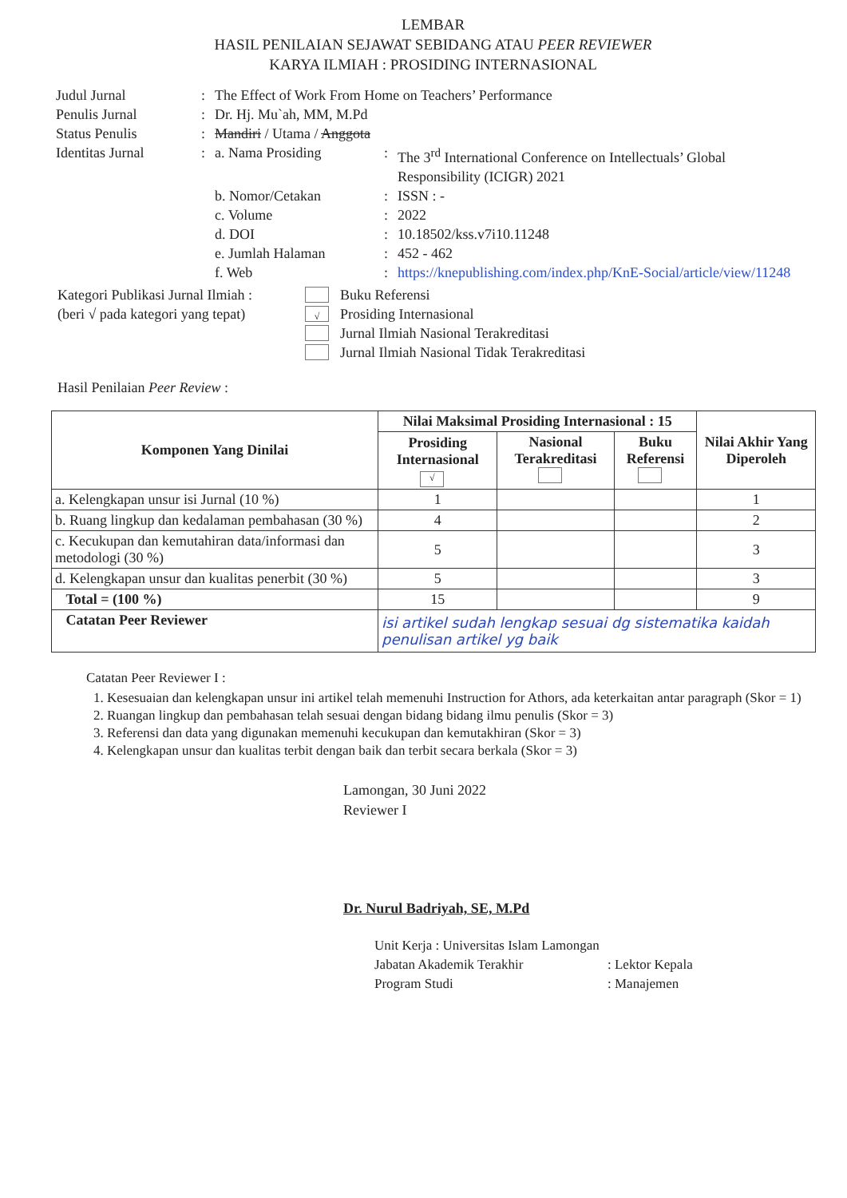LEMBAR
HASIL PENILAIAN SEJAWAT SEBIDANG ATAU PEER REVIEWER
KARYA ILMIAH : PROSIDING INTERNASIONAL
| Judul Jurnal | : | The Effect of Work From Home on Teachers’ Performance | | |
| Penulis Jurnal | : | Dr. Hj. Mu`ah, MM, M.Pd | | |
| Status Penulis | : | Mandiri / Utama / Anggota | | |
| Identitas Jurnal | : | a. Nama Prosiding | : | The 3<sup>rd</sup> International Conference on Intellectuals’ Global Responsibility (ICIGR) 2021 |
| | | b. Nomor/Cetakan | : | ISSN : - |
| | | c. Volume | : | 2022 |
| | | d. DOI | : | 10.18502/kss.v7i10.11248 |
| | | e. Jumlah Halaman | : | 452 - 462 |
| | | f. Web | : | https://knepublishing.com/index.php/KnE-Social/article/view/11248 |
Kategori Publikasi Jurnal Ilmiah :
(beri √ pada kategori yang tepat)
Buku Referensi
√ Prosiding Internasional
Jurnal Ilmiah Nasional Terakreditasi
Jurnal Ilmiah Nasional Tidak Terakreditasi
Hasil Penilaian Peer Review :
| Komponen Yang Dinilai | Nilai Maksimal Prosiding Internasional : 15 | | | Nilai Akhir Yang Diperoleh |
| --- | --- | --- | --- | --- |
| | Prosiding Internasional √ | Nasional Terakreditasi | Buku Referensi | |
| a. Kelengkapan unsur isi Jurnal (10 %) | 1 | | | 1 |
| b. Ruang lingkup dan kedalaman pembahasan (30 %) | 4 | | | 2 |
| c. Kecukupan dan kemutahiran data/informasi dan metodologi (30 %) | 5 | | | 3 |
| d. Kelengkapan unsur dan kualitas penerbit (30 %) | 5 | | | 3 |
| Total = (100 %) | 15 | | | 9 |
| Catatan Peer Reviewer | isi artikel sudah lengkap sesuai dg sistematika kaidah penulisan artikel yg baik | | | |
Catatan Peer Reviewer I :
1. Kesesuaian dan kelengkapan unsur ini artikel telah memenuhi Instruction for Athors, ada keterkaitan antar paragraph (Skor = 1)
2. Ruangan lingkup dan pembahasan telah sesuai dengan bidang bidang ilmu penulis (Skor = 3)
3. Referensi dan data yang digunakan memenuhi kecukupan dan kemutakhiran (Skor = 3)
4. Kelengkapan unsur dan kualitas terbit dengan baik dan terbit secara berkala (Skor = 3)
Lamongan, 30 Juni 2022
Reviewer I
Dr. Nurul Badriyah, SE, M.Pd
| Unit Kerja : Universitas Islam Lamongan | |
| Jabatan Akademik Terakhir | : Lektor Kepala |
| Program Studi | : Manajemen |